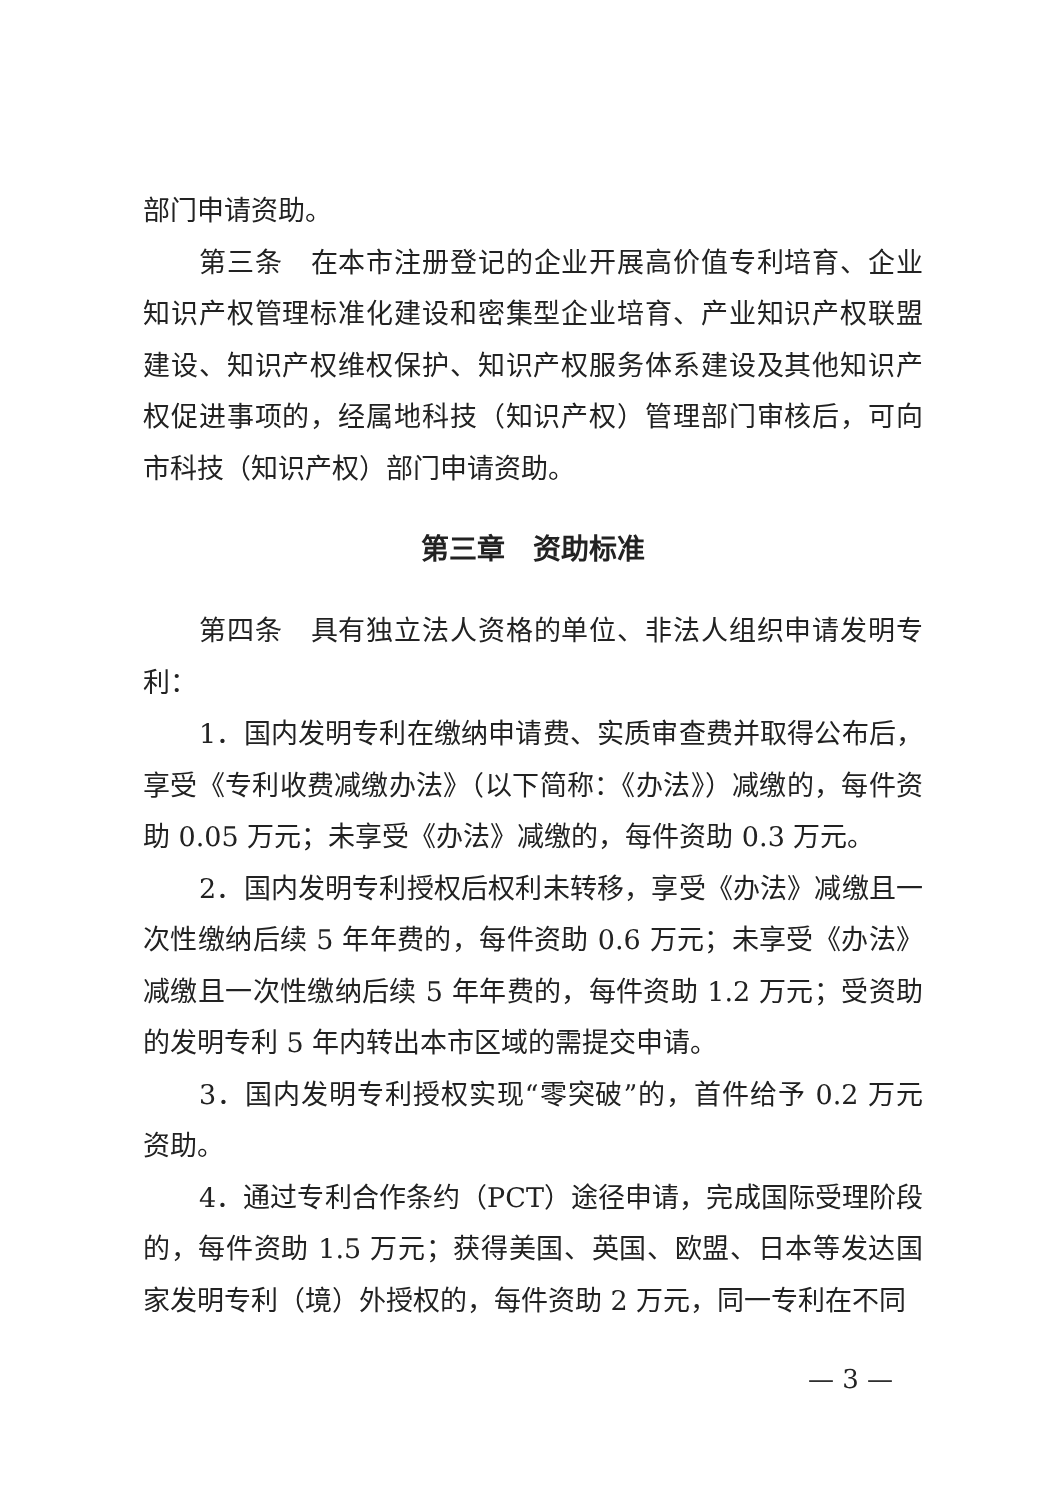部门申请资助。
第三条　在本市注册登记的企业开展高价值专利培育、企业知识产权管理标准化建设和密集型企业培育、产业知识产权联盟建设、知识产权维权保护、知识产权服务体系建设及其他知识产权促进事项的，经属地科技（知识产权）管理部门审核后，可向市科技（知识产权）部门申请资助。
第三章　资助标准
第四条　具有独立法人资格的单位、非法人组织申请发明专利：
1．国内发明专利在缴纳申请费、实质审查费并取得公布后，享受《专利收费减缴办法》（以下简称：《办法》）减缴的，每件资助 0.05 万元；未享受《办法》减缴的，每件资助 0.3 万元。
2．国内发明专利授权后权利未转移，享受《办法》减缴且一次性缴纳后续 5 年年费的，每件资助 0.6 万元；未享受《办法》减缴且一次性缴纳后续 5 年年费的，每件资助 1.2 万元；受资助的发明专利 5 年内转出本市区域的需提交申请。
3．国内发明专利授权实现“零突破”的，首件给予 0.2 万元资助。
4．通过专利合作条约（PCT）途径申请，完成国际受理阶段的，每件资助 1.5 万元；获得美国、英国、欧盟、日本等发达国家发明专利（境）外授权的，每件资助 2 万元，同一专利在不同
— 3 —